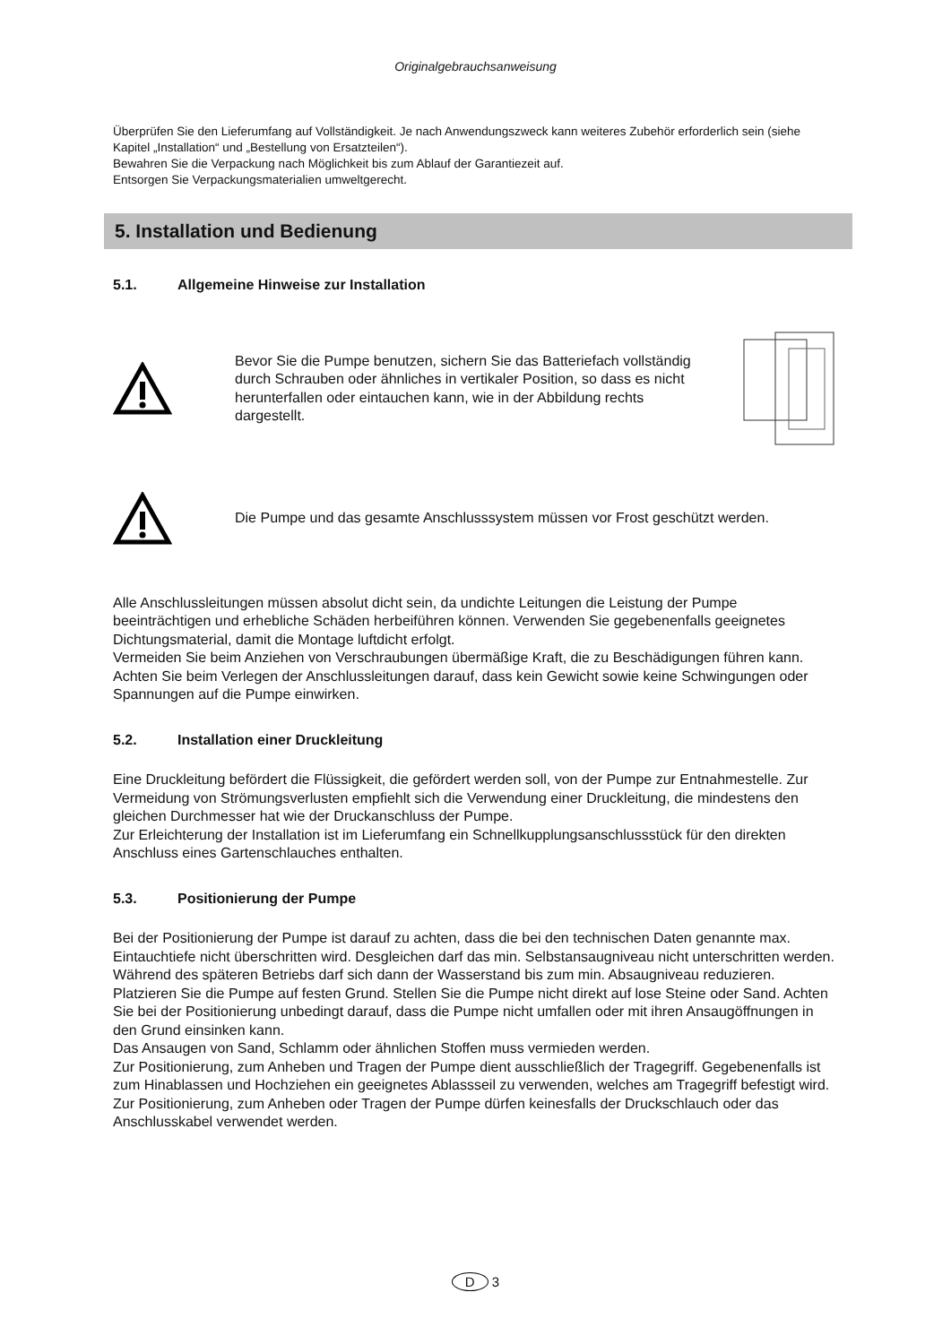Originalgebrauchsanweisung
Überprüfen Sie den Lieferumfang auf Vollständigkeit. Je nach Anwendungszweck kann weiteres Zubehör erforderlich sein (siehe Kapitel „Installation“ und „Bestellung von Ersatzteilen“).
Bewahren Sie die Verpackung nach Möglichkeit bis zum Ablauf der Garantiezeit auf.
Entsorgen Sie Verpackungsmaterialien umweltgerecht.
5. Installation und Bedienung
5.1. Allgemeine Hinweise zur Installation
Bevor Sie die Pumpe benutzen, sichern Sie das Batteriefach vollständig durch Schrauben oder ähnliches in vertikaler Position, so dass es nicht herunterfallen oder eintauchen kann, wie in der Abbildung rechts dargestellt.
Die Pumpe und das gesamte Anschlusssystem müssen vor Frost geschützt werden.
Alle Anschlussleitungen müssen absolut dicht sein, da undichte Leitungen die Leistung der Pumpe beeinträchtigen und erhebliche Schäden herbeiführen können. Verwenden Sie gegebenenfalls geeignetes Dichtungsmaterial, damit die Montage luftdicht erfolgt.
Vermeiden Sie beim Anziehen von Verschraubungen übermäßige Kraft, die zu Beschädigungen führen kann.
Achten Sie beim Verlegen der Anschlussleitungen darauf, dass kein Gewicht sowie keine Schwingungen oder Spannungen auf die Pumpe einwirken.
5.2. Installation einer Druckleitung
Eine Druckleitung befördert die Flüssigkeit, die gefördert werden soll, von der Pumpe zur Entnahmestelle. Zur Vermeidung von Strömungsverlusten empfiehlt sich die Verwendung einer Druckleitung, die mindestens den gleichen Durchmesser hat wie der Druckanschluss der Pumpe.
Zur Erleichterung der Installation ist im Lieferumfang ein Schnellkupplungsanschlussstück für den direkten Anschluss eines Gartenschlauches enthalten.
5.3. Positionierung der Pumpe
Bei der Positionierung der Pumpe ist darauf zu achten, dass die bei den technischen Daten genannte max. Eintauchtiefe nicht überschritten wird. Desgleichen darf das min. Selbstansaugniveau nicht unterschritten werden. Während des späteren Betriebs darf sich dann der Wasserstand bis zum min. Absaugniveau reduzieren.
Platzieren Sie die Pumpe auf festen Grund. Stellen Sie die Pumpe nicht direkt auf lose Steine oder Sand. Achten Sie bei der Positionierung unbedingt darauf, dass die Pumpe nicht umfallen oder mit ihren Ansaugöffnungen in den Grund einsinken kann.
Das Ansaugen von Sand, Schlamm oder ähnlichen Stoffen muss vermieden werden.
Zur Positionierung, zum Anheben und Tragen der Pumpe dient ausschließlich der Tragegriff. Gegebenenfalls ist zum Hinablassen und Hochziehen ein geeignetes Ablassseil zu verwenden, welches am Tragegriff befestigt wird. Zur Positionierung, zum Anheben oder Tragen der Pumpe dürfen keinesfalls der Druckschlauch oder das Anschlusskabel verwendet werden.
D 3